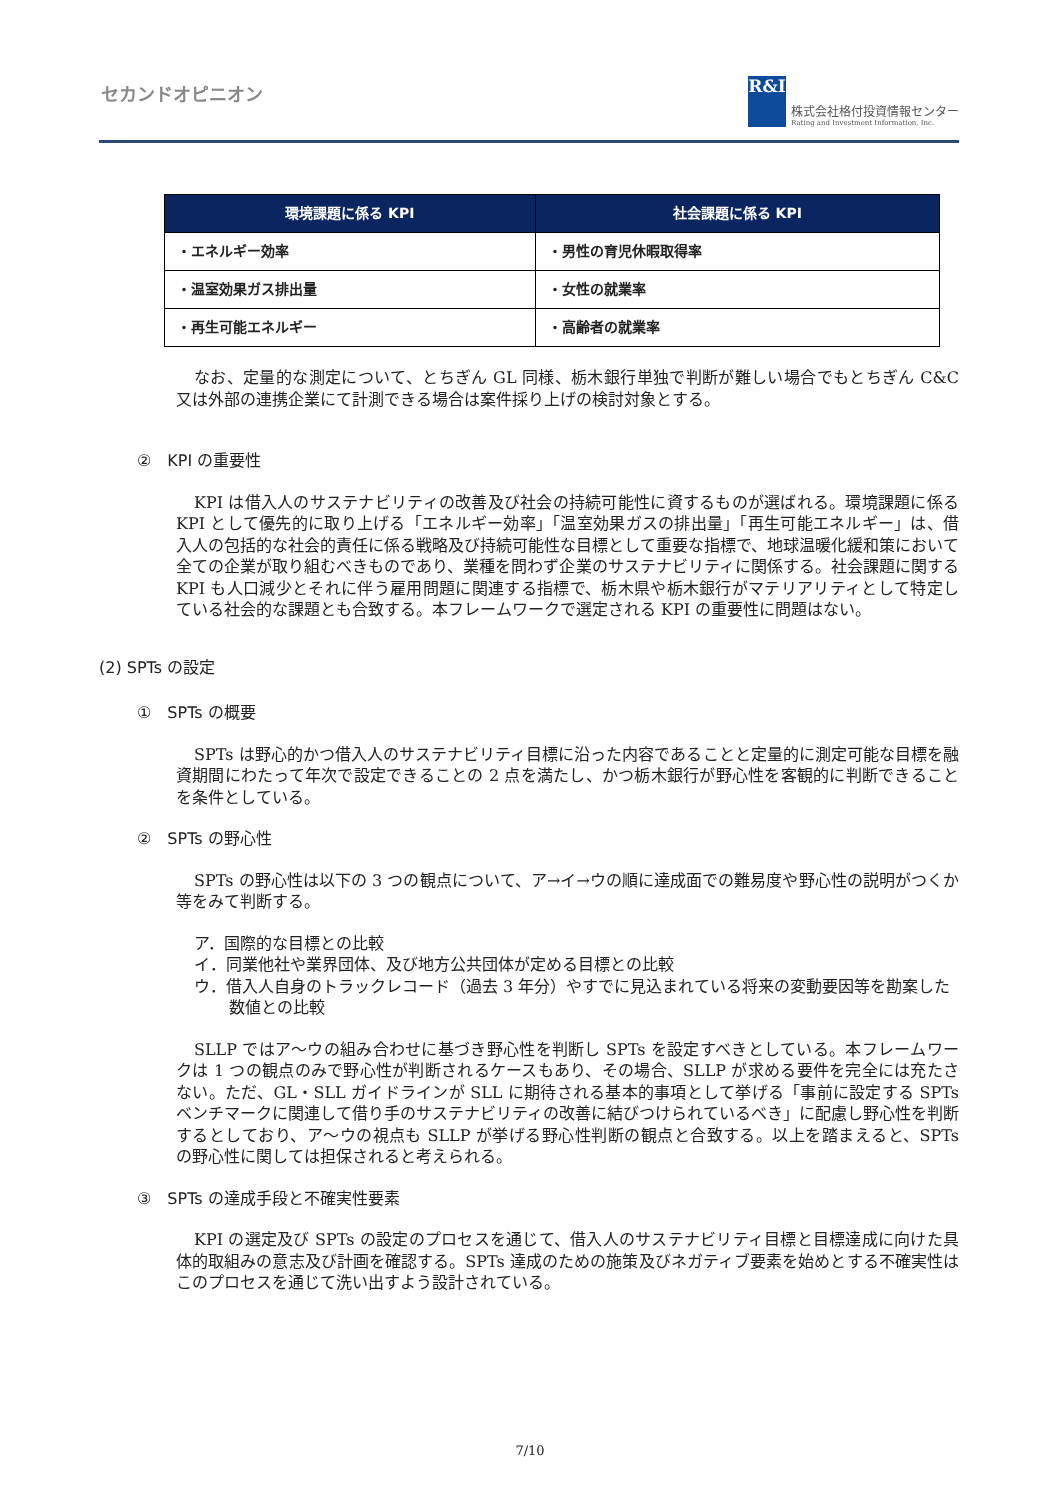セカンドオピニオン
R&I
株式会社格付投資情報センター
Rating and Investment Information, Inc.
| 環境課題に係る KPI | 社会課題に係る KPI |
| --- | --- |
| ・エネルギー効率 | ・男性の育児休暇取得率 |
| ・温室効果ガス排出量 | ・女性の就業率 |
| ・再生可能エネルギー | ・高齢者の就業率 |
なお、定量的な測定について、とちぎん GL 同様、栃木銀行単独で判断が難しい場合でもとちぎん C&C 又は外部の連携企業にて計測できる場合は案件採り上げの検討対象とする。
②　KPI の重要性
KPI は借入人のサステナビリティの改善及び社会の持続可能性に資するものが選ばれる。環境課題に係る KPI として優先的に取り上げる「エネルギー効率」「温室効果ガスの排出量」「再生可能エネルギー」は、借入人の包括的な社会的責任に係る戦略及び持続可能性な目標として重要な指標で、地球温暖化緩和策において全ての企業が取り組むべきものであり、業種を問わず企業のサステナビリティに関係する。社会課題に関する KPI も人口減少とそれに伴う雇用問題に関連する指標で、栃木県や栃木銀行がマテリアリティとして特定している社会的な課題とも合致する。本フレームワークで選定される KPI の重要性に問題はない。
(2) SPTs の設定
①　SPTs の概要
SPTs は野心的かつ借入人のサステナビリティ目標に沿った内容であることと定量的に測定可能な目標を融資期間にわたって年次で設定できることの 2 点を満たし、かつ栃木銀行が野心性を客観的に判断できることを条件としている。
②　SPTs の野心性
SPTs の野心性は以下の 3 つの観点について、ア→イ→ウの順に達成面での難易度や野心性の説明がつくか等をみて判断する。
ア．国際的な目標との比較
イ．同業他社や業界団体、及び地方公共団体が定める目標との比較
ウ．借入人自身のトラックレコード（過去 3 年分）やすでに見込まれている将来の変動要因等を勘案した数値との比較
SLLP ではア～ウの組み合わせに基づき野心性を判断し SPTs を設定すべきとしている。本フレームワークは 1 つの観点のみで野心性が判断されるケースもあり、その場合、SLLP が求める要件を完全には充たさない。ただ、GL・SLL ガイドラインが SLL に期待される基本的事項として挙げる「事前に設定する SPTs ベンチマークに関連して借り手のサステナビリティの改善に結びつけられているべき」に配慮し野心性を判断するとしており、ア～ウの視点も SLLP が挙げる野心性判断の観点と合致する。以上を踏まえると、SPTs の野心性に関しては担保されると考えられる。
③　SPTs の達成手段と不確実性要素
KPI の選定及び SPTs の設定のプロセスを通じて、借入人のサステナビリティ目標と目標達成に向けた具体的取組みの意志及び計画を確認する。SPTs 達成のための施策及びネガティブ要素を始めとする不確実性はこのプロセスを通じて洗い出すよう設計されている。
7/10